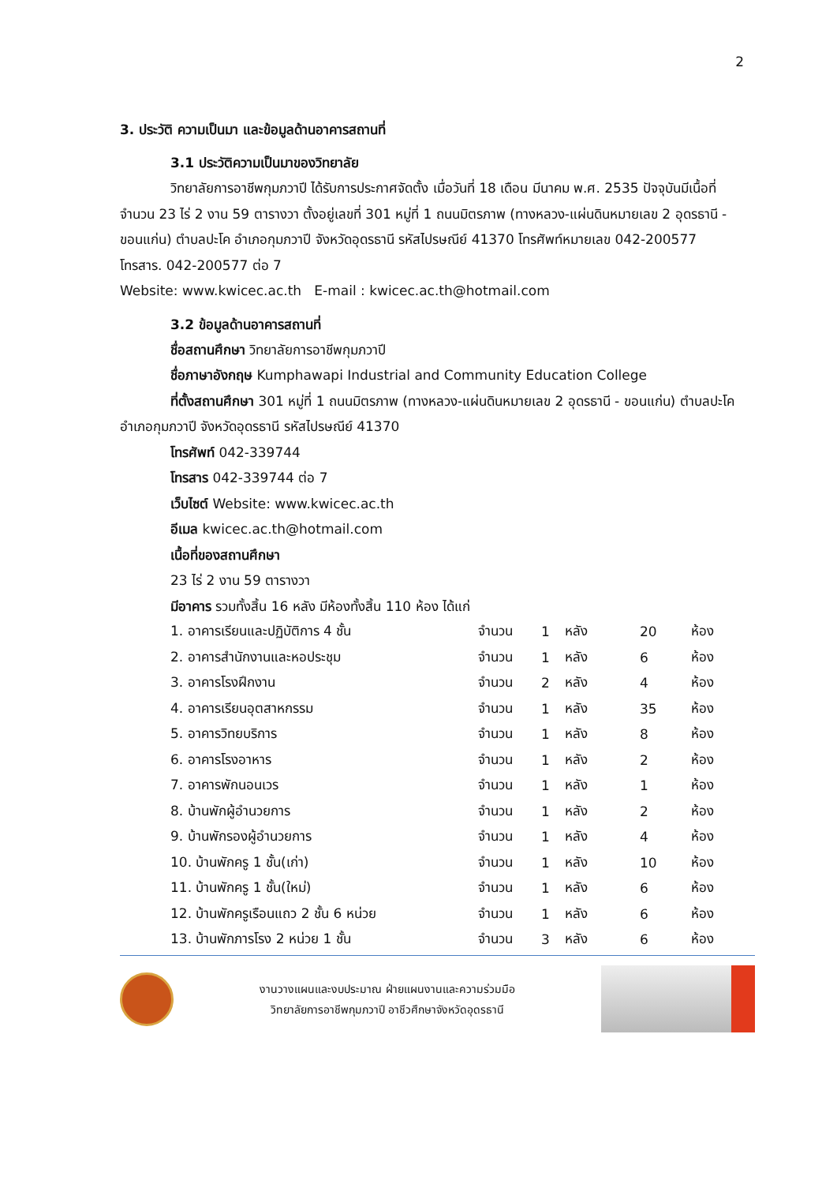2
3. ประวัติ ความเป็นมา และข้อมูลด้านอาคารสถานที่
3.1 ประวัติความเป็นมาของวิทยาลัย
วิทยาลัยการอาชีพกุมภวาปี ได้รับการประกาศจัดตั้ง เมื่อวันที่ 18 เดือน มีนาคม พ.ศ. 2535 ปัจจุบันมีเนื้อที่จำนวน 23 ไร่ 2 งาน 59 ตารางวา ตั้งอยู่เลขที่ 301 หมู่ที่ 1 ถนนมิตรภาพ (ทางหลวง-แผ่นดินหมายเลข 2 อุดรธานี - ขอนแก่น) ตำบลปะโค อำเภอกุมภวาปี จังหวัดอุดรธานี รหัสไปรษณีย์ 41370 โทรศัพท์หมายเลข 042-200577 โทรสาร. 042-200577 ต่อ 7
Website: www.kwicec.ac.th E-mail : kwicec.ac.th@hotmail.com
3.2 ข้อมูลด้านอาคารสถานที่
ชื่อสถานศึกษา วิทยาลัยการอาชีพกุมภวาปี
ชื่อภาษาอังกฤษ Kumphawapi Industrial and Community Education College
ที่ตั้งสถานศึกษา 301 หมู่ที่ 1 ถนนมิตรภาพ (ทางหลวง-แผ่นดินหมายเลข 2 อุดรธานี - ขอนแก่น) ตำบลปะโค อำเภอกุมภวาปี จังหวัดอุดรธานี รหัสไปรษณีย์ 41370
โทรศัพท์ 042-339744
โทรสาร 042-339744 ต่อ 7
เว็บไซต์ Website: www.kwicec.ac.th
อีเมล kwicec.ac.th@hotmail.com
เนื้อที่ของสถานศึกษา
23 ไร่ 2 งาน 59 ตารางวา
มีอาคาร รวมทั้งสิ้น 16 หลัง มีห้องทั้งสิ้น 110 ห้อง ได้แก่
| 1. อาคารเรียนและปฏิบัติการ 4 ชั้น | จำนวน | 1 | หลัง | 20 | ห้อง |
| 2. อาคารสำนักงานและหอประชุม | จำนวน | 1 | หลัง | 6 | ห้อง |
| 3. อาคารโรงฝึกงาน | จำนวน | 2 | หลัง | 4 | ห้อง |
| 4. อาคารเรียนอุตสาหกรรม | จำนวน | 1 | หลัง | 35 | ห้อง |
| 5. อาคารวิทยบริการ | จำนวน | 1 | หลัง | 8 | ห้อง |
| 6. อาคารโรงอาหาร | จำนวน | 1 | หลัง | 2 | ห้อง |
| 7. อาคารพักนอนเวร | จำนวน | 1 | หลัง | 1 | ห้อง |
| 8. บ้านพักผู้อำนวยการ | จำนวน | 1 | หลัง | 2 | ห้อง |
| 9. บ้านพักรองผู้อำนวยการ | จำนวน | 1 | หลัง | 4 | ห้อง |
| 10. บ้านพักครู 1 ชั้น(เก่า) | จำนวน | 1 | หลัง | 10 | ห้อง |
| 11. บ้านพักครู 1 ชั้น(ใหม่) | จำนวน | 1 | หลัง | 6 | ห้อง |
| 12. บ้านพักครูเรือนแถว 2 ชั้น 6 หน่วย | จำนวน | 1 | หลัง | 6 | ห้อง |
| 13. บ้านพักภารโรง 2 หน่วย 1 ชั้น | จำนวน | 3 | หลัง | 6 | ห้อง |
งานวางแผนและงบประมาณ ฝ่ายแผนงานและความร่วมมือ
วิทยาลัยการอาชีพกุมภวาปี อาชีวศึกษาจังหวัดอุดรธานี